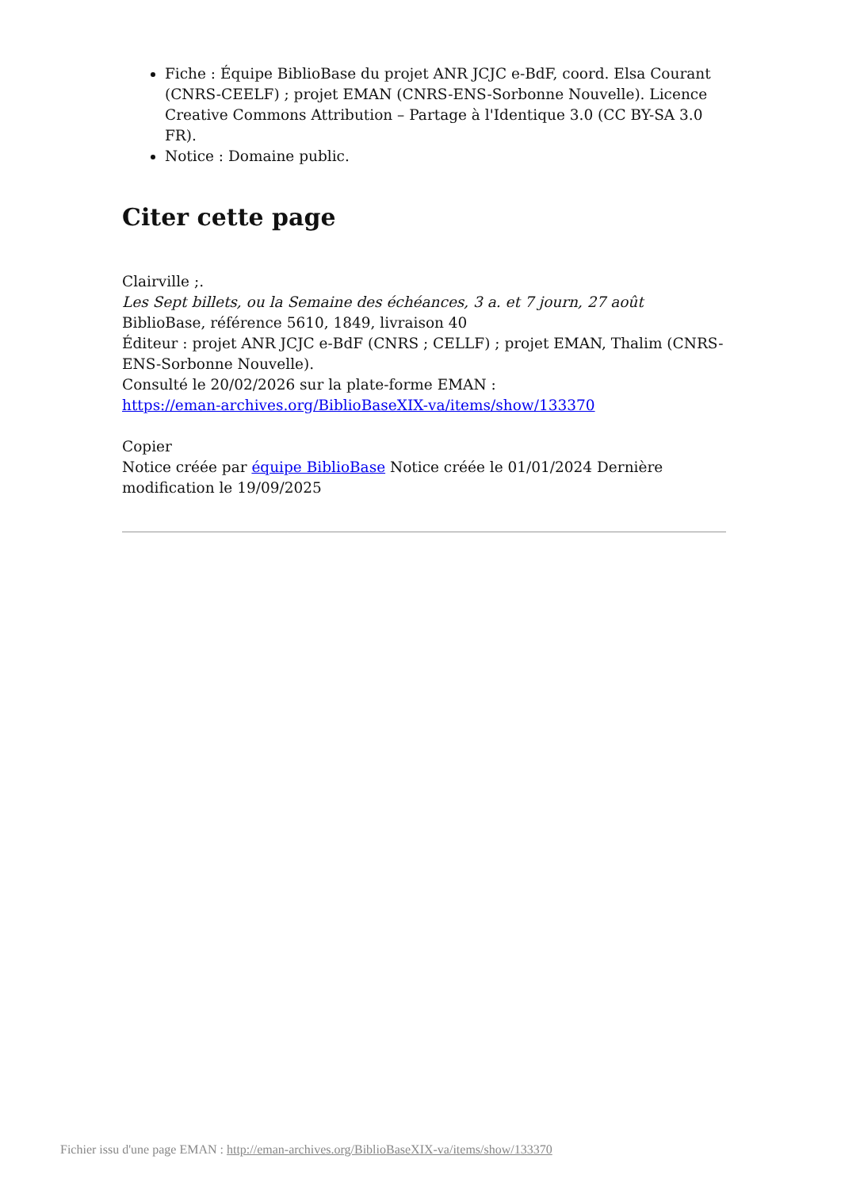Fiche : Équipe BiblioBase du projet ANR JCJC e-BdF, coord. Elsa Courant (CNRS-CEELF) ; projet EMAN (CNRS-ENS-Sorbonne Nouvelle). Licence Creative Commons Attribution – Partage à l'Identique 3.0 (CC BY-SA 3.0 FR).
Notice : Domaine public.
Citer cette page
Clairville ;.
Les Sept billets, ou la Semaine des échéances, 3 a. et 7 journ, 27 août
BiblioBase, référence 5610, 1849, livraison 40
Éditeur : projet ANR JCJC e-BdF (CNRS ; CELLF) ; projet EMAN, Thalim (CNRS-ENS-Sorbonne Nouvelle).
Consulté le 20/02/2026 sur la plate-forme EMAN :
https://eman-archives.org/BiblioBaseXIX-va/items/show/133370
Copier
Notice créée par équipe BiblioBase Notice créée le 01/01/2024 Dernière modification le 19/09/2025
Fichier issu d'une page EMAN : http://eman-archives.org/BiblioBaseXIX-va/items/show/133370